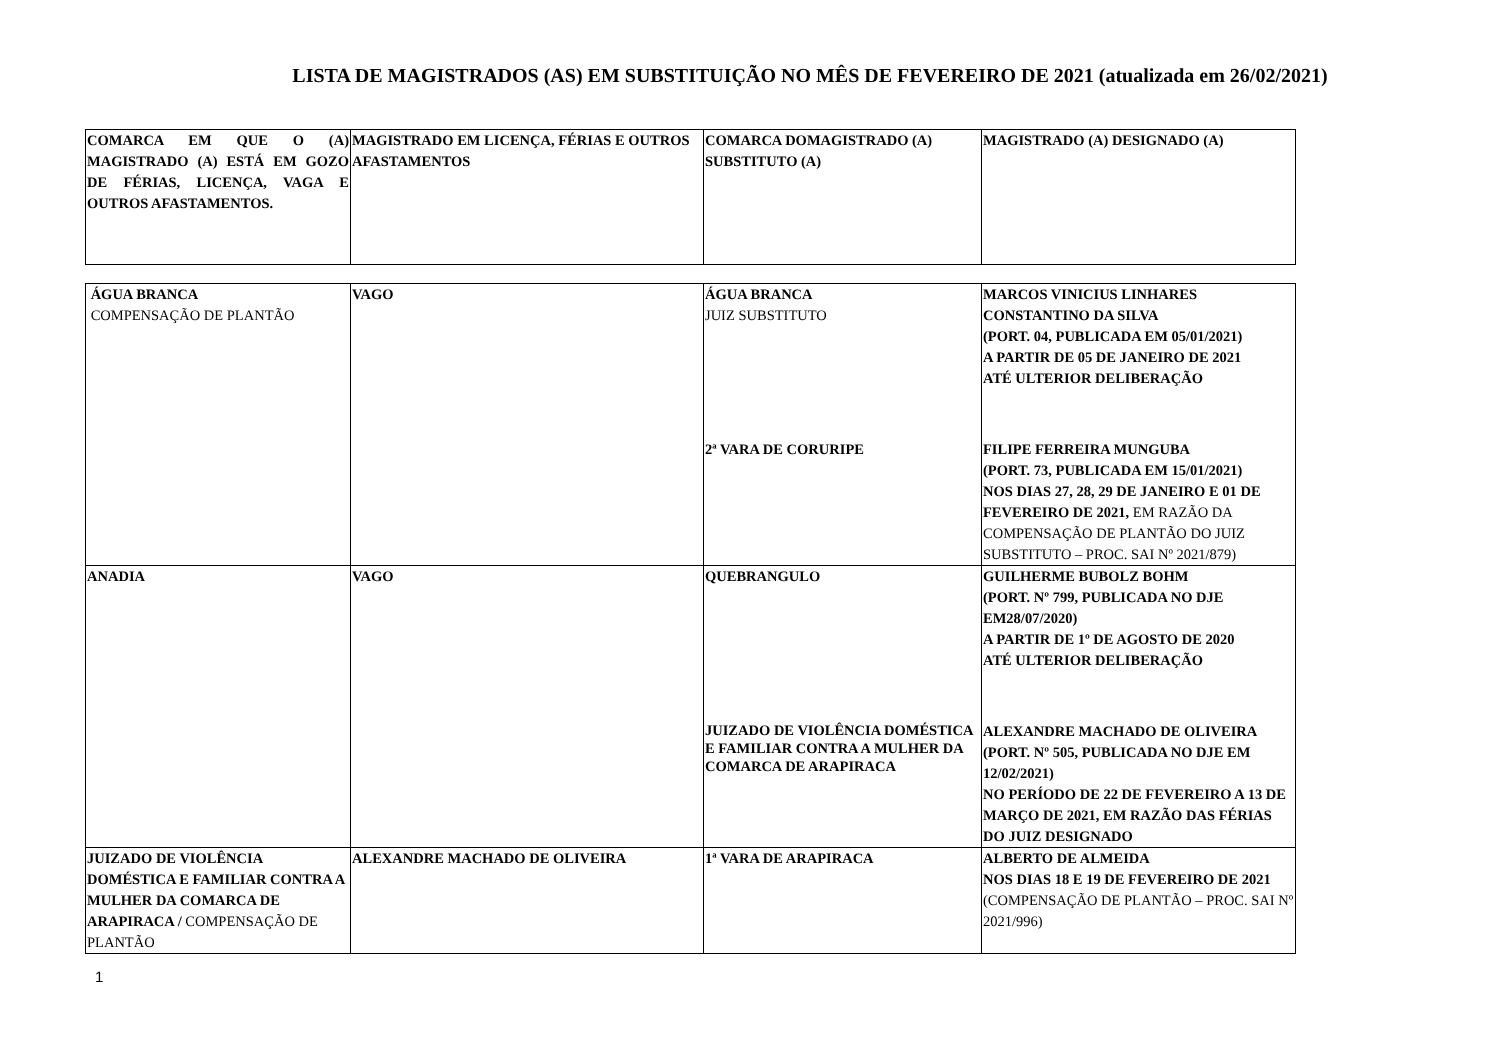LISTA DE MAGISTRADOS (AS) EM SUBSTITUIÇÃO NO MÊS DE FEVEREIRO DE 2021 (atualizada em 26/02/2021)
| COMARCA EM QUE O (A) MAGISTRADO (A) ESTÁ EM GOZO DE FÉRIAS, LICENÇA, VAGA E OUTROS AFASTAMENTOS. | MAGISTRADO EM LICENÇA, FÉRIAS E OUTROS AFASTAMENTOS | COMARCA DOMAGISTRADO (A) SUBSTITUTO (A) | MAGISTRADO (A) DESIGNADO (A) |
| ÁGUA BRANCA COMPENSAÇÃO DE PLANTÃO | VAGO | ÁGUA BRANCA JUIZ SUBSTITUTO | MARCOS VINICIUS LINHARES CONSTANTINO DA SILVA (PORT. 04, PUBLICADA EM 05/01/2021) A PARTIR DE 05 DE JANEIRO DE 2021 ATÉ ULTERIOR DELIBERAÇÃO |
| | | 2ª VARA DE CORURIPE | FILIPE FERREIRA MUNGUBA (PORT. 73, PUBLICADA EM 15/01/2021) NOS DIAS 27, 28, 29 DE JANEIRO E 01 DE FEVEREIRO DE 2021, EM RAZÃO DA COMPENSAÇÃO DE PLANTÃO DO JUIZ SUBSTITUTO – PROC. SAI Nº 2021/879) |
| ANADIA | VAGO | QUEBRANGULO | GUILHERME BUBOLZ BOHM (PORT. Nº 799, PUBLICADA NO DJE EM28/07/2020) A PARTIR DE 1º DE AGOSTO DE 2020 ATÉ ULTERIOR DELIBERAÇÃO |
| | | JUIZADO DE VIOLÊNCIA DOMÉSTICA E FAMILIAR CONTRA A MULHER DA COMARCA DE ARAPIRACA | ALEXANDRE MACHADO DE OLIVEIRA (PORT. Nº 505, PUBLICADA NO DJE EM 12/02/2021) NO PERÍODO DE 22 DE FEVEREIRO A 13 DE MARÇO DE 2021, EM RAZÃO DAS FÉRIAS DO JUIZ DESIGNADO |
| JUIZADO DE VIOLÊNCIA DOMÉSTICA E FAMILIAR CONTRA A MULHER DA COMARCA DE ARAPIRACA / COMPENSAÇÃO DE PLANTÃO | ALEXANDRE MACHADO DE OLIVEIRA | 1ª VARA DE ARAPIRACA | ALBERTO DE ALMEIDA NOS DIAS 18 E 19 DE FEVEREIRO DE 2021 (COMPENSAÇÃO DE PLANTÃO – PROC. SAI Nº 2021/996) |
1